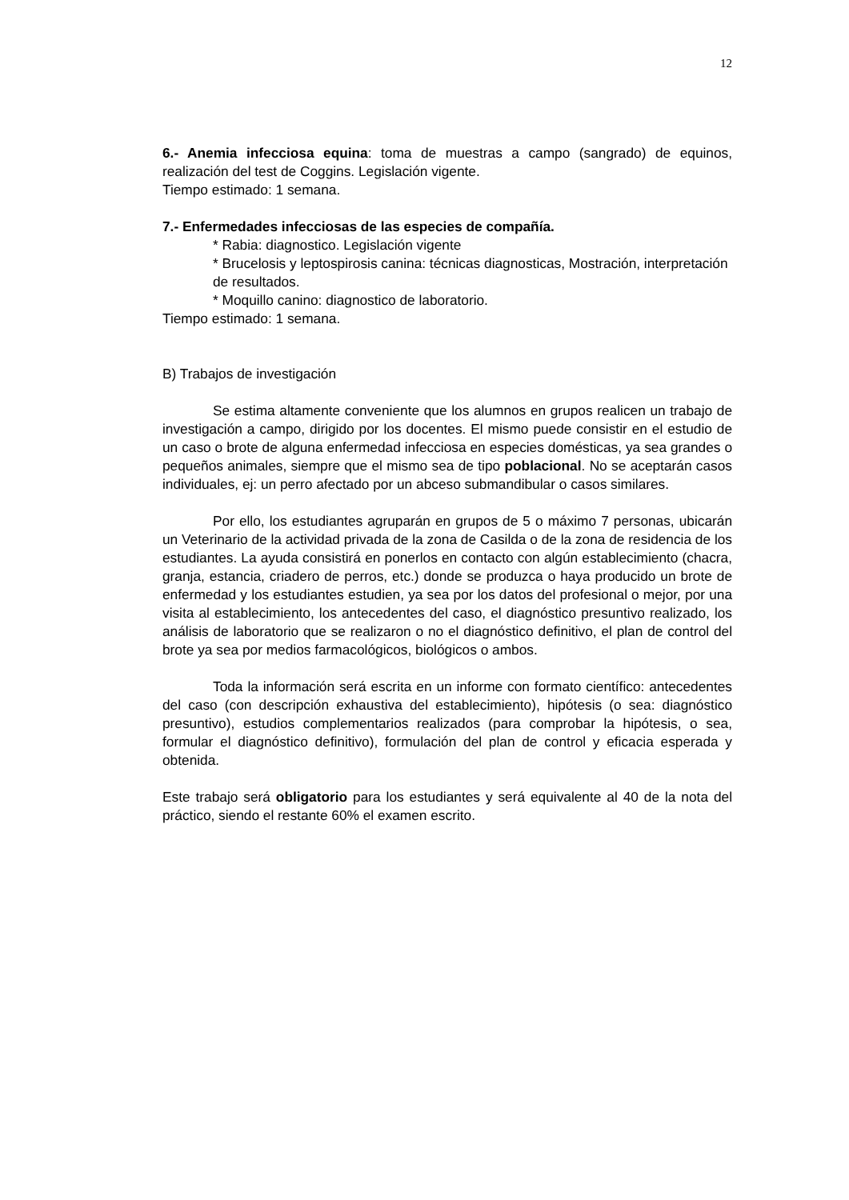12
6.- Anemia infecciosa equina: toma de muestras a campo (sangrado) de equinos, realización del test de Coggins. Legislación vigente.
Tiempo estimado: 1 semana.
7.- Enfermedades infecciosas de las especies de compañía.
* Rabia: diagnostico. Legislación vigente
* Brucelosis y leptospirosis canina: técnicas diagnosticas, Mostración, interpretación de resultados.
* Moquillo canino: diagnostico de laboratorio.
Tiempo estimado: 1 semana.
B) Trabajos de investigación
Se estima altamente conveniente que los alumnos en grupos realicen un trabajo de investigación a campo, dirigido por los docentes. El mismo puede consistir en el estudio de un caso o brote de alguna enfermedad infecciosa en especies domésticas, ya sea grandes o pequeños animales, siempre que el mismo sea de tipo poblacional. No se aceptarán casos individuales, ej: un perro afectado por un abceso submandibular o casos similares.
Por ello, los estudiantes agruparán en grupos de 5 o máximo 7 personas, ubicarán un Veterinario de la actividad privada de la zona de Casilda o de la zona de residencia de los estudiantes. La ayuda consistirá en ponerlos en contacto con algún establecimiento (chacra, granja, estancia, criadero de perros, etc.) donde se produzca o haya producido un brote de enfermedad y los estudiantes estudien, ya sea por los datos del profesional o mejor, por una visita al establecimiento, los antecedentes del caso, el diagnóstico presuntivo realizado, los análisis de laboratorio que se realizaron o no el diagnóstico definitivo, el plan de control del brote ya sea por medios farmacológicos, biológicos o ambos.
Toda la información será escrita en un informe con formato científico: antecedentes del caso (con descripción exhaustiva del establecimiento), hipótesis (o sea: diagnóstico presuntivo), estudios complementarios realizados (para comprobar la hipótesis, o sea, formular el diagnóstico definitivo), formulación del plan de control y eficacia esperada y obtenida.
Este trabajo será obligatorio para los estudiantes y será equivalente al 40 de la nota del práctico, siendo el restante 60% el examen escrito.